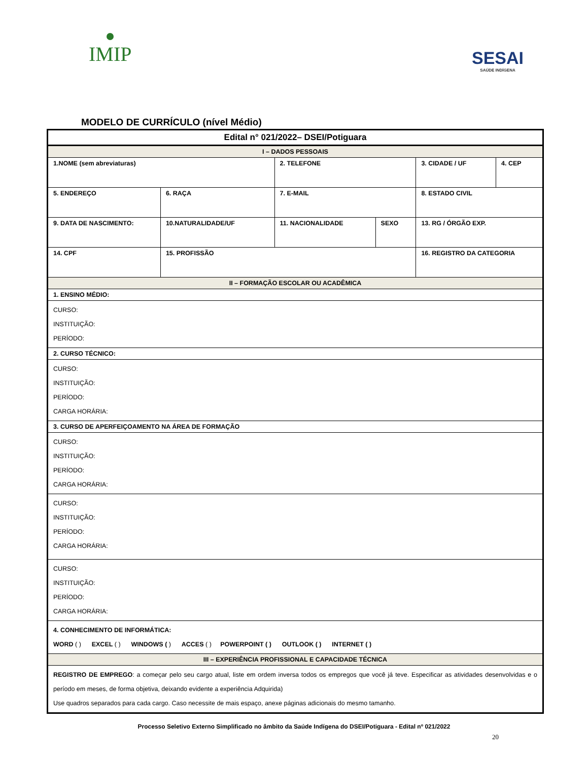IMIP
SESAI
SAÚDE INDÍGENA
MODELO DE CURRÍCULO (nível Médio)
| Edital n° 021/2022– DSEI/Potiguara | | | | | | | |
| I – DADOS PESSOAIS | | | | | | | |
| 1.NOME (sem abreviaturas) | | | | 2. TELEFONE | | 3. CIDADE / UF | 4. CEP |
| 5. ENDEREÇO | | | 6. RAÇA | 7. E-MAIL | | 8. ESTADO CIVIL | |
| 9. DATA DE NASCIMENTO: | 10.NATURALIDADE/UF | | | 11. NACIONALIDADE | SEXO | 13. RG / ÓRGÃO EXP. | |
| 14. CPF | | 15. PROFISSÃO | | | | 16. REGISTRO DA CATEGORIA | |
| II – FORMAÇÃO ESCOLAR OU ACADÊMICA | | | | | | | |
| 1. ENSINO MÉDIO: | | | | | | | |
| CURSO: INSTITUIÇÃO: PERÍODO: | | | | | | | |
| 2. CURSO TÉCNICO: | | | | | | | |
| CURSO: INSTITUIÇÃO: PERÍODO: CARGA HORÁRIA: | | | | | | | |
| 3. CURSO DE APERFEIÇOAMENTO NA ÁREA DE FORMAÇÃO | | | | | | | |
| CURSO: INSTITUIÇÃO: PERÍODO: CARGA HORÁRIA: | | | | | | | |
| CURSO: INSTITUIÇÃO: PERÍODO: CARGA HORÁRIA: | | | | | | | |
| CURSO: INSTITUIÇÃO: PERÍODO: CARGA HORÁRIA: | | | | | | | |
| 4. CONHECIMENTO DE INFORMÁTICA: WORD ( ) EXCEL ( ) WINDOWS ( ) ACCES ( ) POWERPOINT ( ) OUTLOOK ( ) INTERNET ( ) | | | | | | | |
| III – EXPERIÊNCIA PROFISSIONAL E CAPACIDADE TÉCNICA | | | | | | | |
| REGISTRO DE EMPREGO : a começar pelo seu cargo atual, liste em ordem inversa todos os empregos que você já teve. Especificar as atividades desenvolvidas e o período em meses, de forma objetiva, deixando evidente a experiência Adquirida) Use quadros separados para cada cargo. Caso necessite de mais espaço, anexe páginas adicionais do mesmo tamanho. | | | | | | | |
Processo Seletivo Externo Simplificado no âmbito da Saúde Indígena do DSEI/Potiguara - Edital nº 021/2022
20